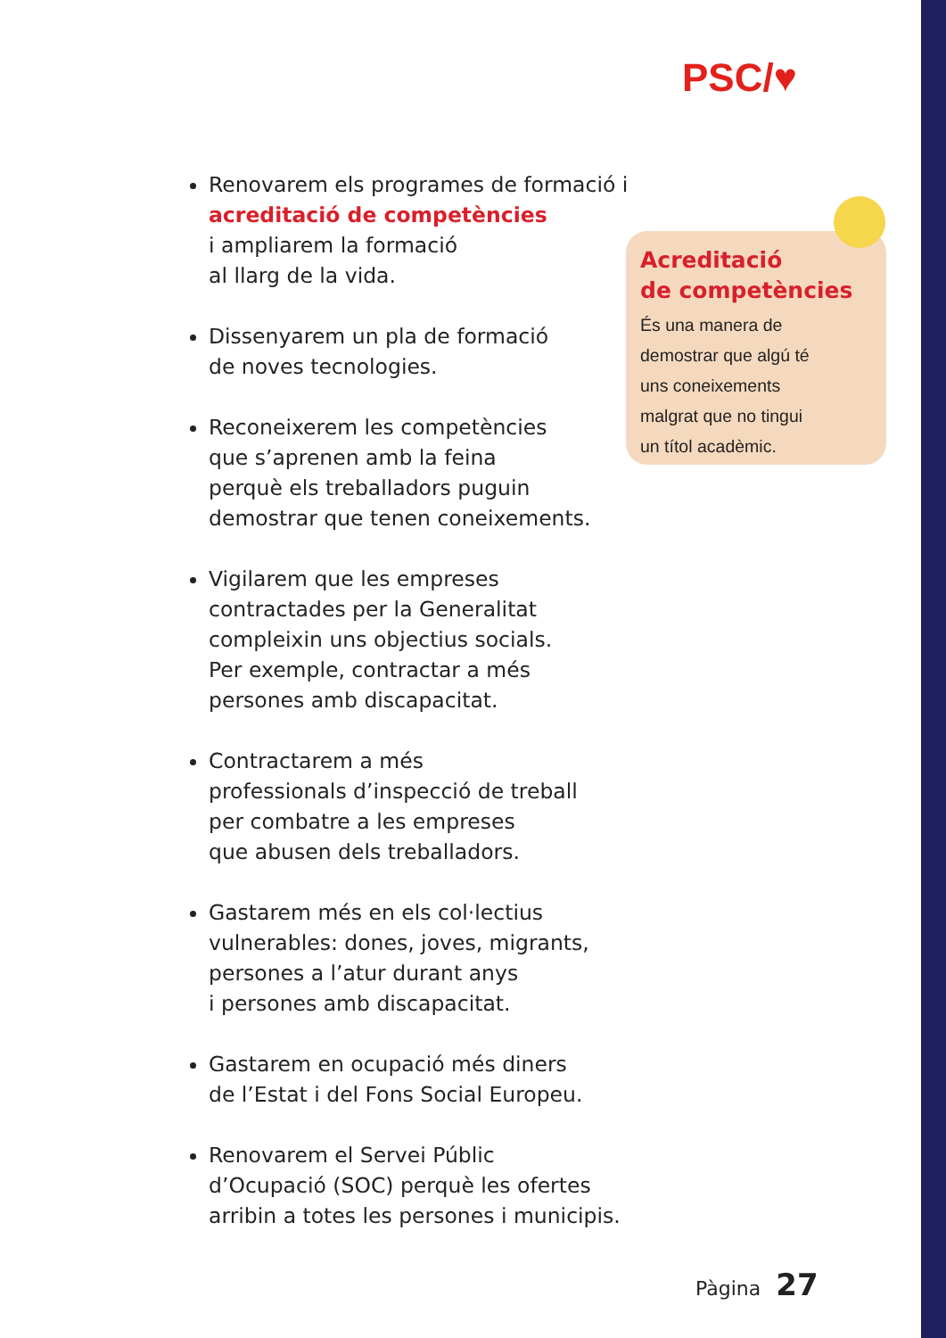PSC/♥
Renovarem els programes de formació i acreditació de competències
i ampliarem la formació
al llarg de la vida.
Dissenyarem un pla de formació
de noves tecnologies.
Reconeixerem les competències
que s’aprenen amb la feina
perquè els treballadors puguin
demostrar que tenen coneixements.
Vigilarem que les empreses
contractades per la Generalitat
compleixin uns objectius socials.
Per exemple, contractar a més
persones amb discapacitat.
Contractarem a més
professionals d’inspecció de treball
per combatre a les empreses
que abusen dels treballadors.
Gastarem més en els col·lectius
vulnerables: dones, joves, migrants,
persones a l’atur durant anys
i persones amb discapacitat.
Gastarem en ocupació més diners
de l’Estat i del Fons Social Europeu.
Renovarem el Servei Públic
d’Ocupació (SOC) perquè les ofertes
arribin a totes les persones i municipis.
Acreditació
de competències
És una manera de
demostrar que algú té
uns coneixements
malgrat que no tingui
un títol acadèmic.
Pàgina 27